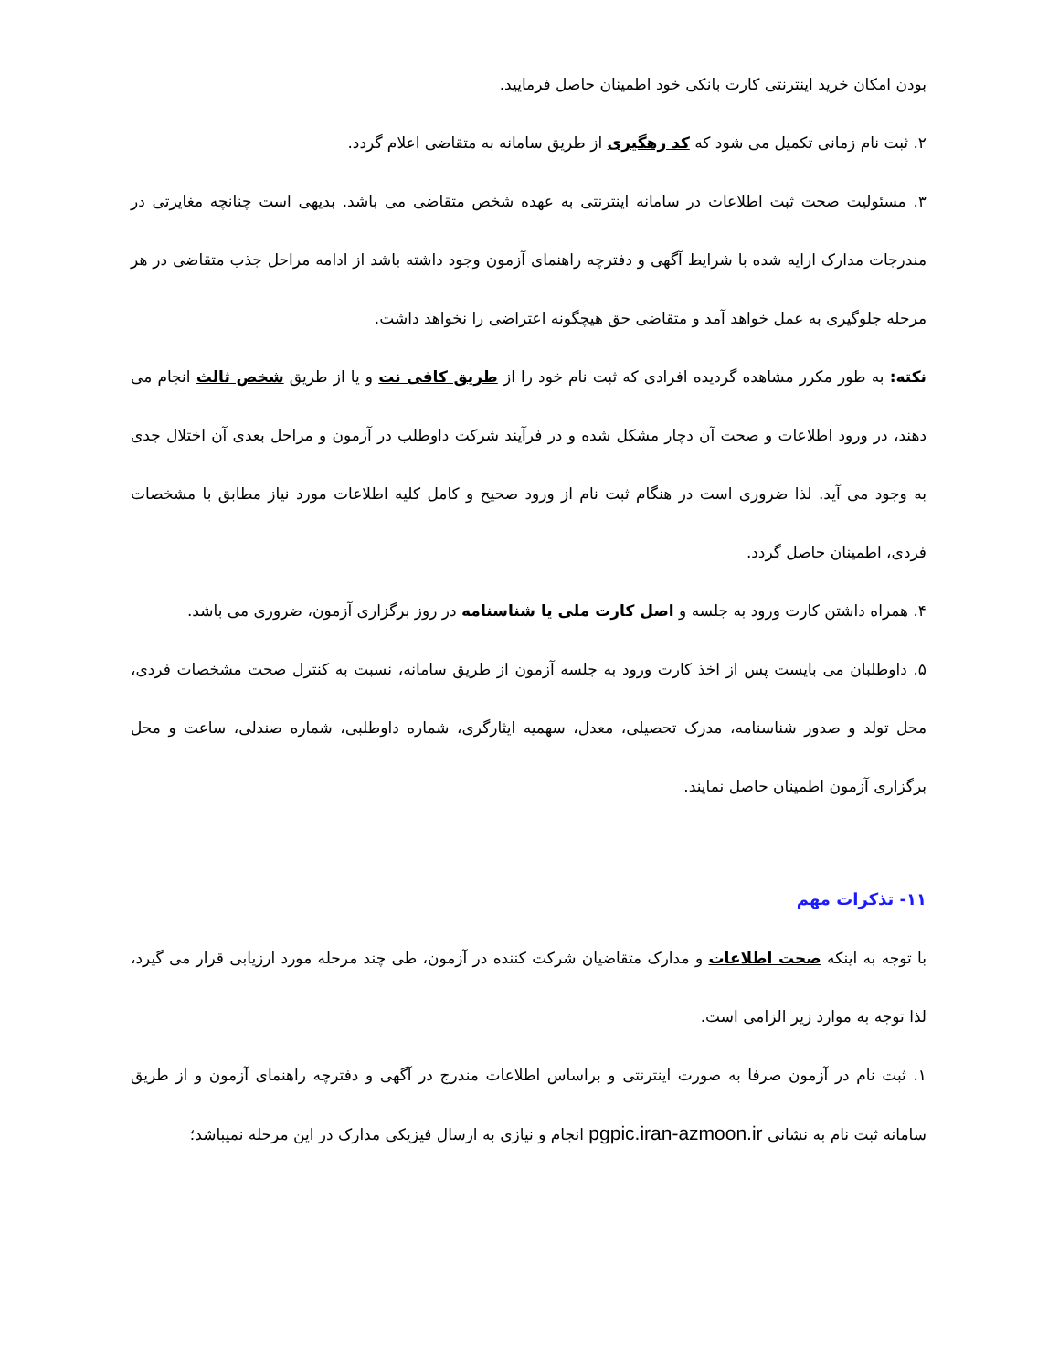بودن امکان خرید اینترنتی کارت بانکی خود اطمینان حاصل فرمایید.
۲. ثبت نام زمانی تکمیل می شود که کد رهگیری از طریق سامانه به متقاضی اعلام گردد.
۳. مسئولیت صحت ثبت اطلاعات در سامانه اینترنتی به عهده شخص متقاضی می باشد. بدیهی است چنانچه مغایرتی در مندرجات مدارک ارایه شده با شرایط آگهی و دفترچه راهنمای آزمون وجود داشته باشد از ادامه مراحل جذب متقاضی در هر مرحله جلوگیری به عمل خواهد آمد و متقاضی حق هیچگونه اعتراضی را نخواهد داشت.
نکته: به طور مکرر مشاهده گردیده افرادی که ثبت نام خود را از طریق کافی نت و یا از طریق شخص ثالث انجام می دهند، در ورود اطلاعات و صحت آن دچار مشکل شده و در فرآیند شرکت داوطلب در آزمون و مراحل بعدی آن اختلال جدی به وجود می آید. لذا ضروری است در هنگام ثبت نام از ورود صحیح و کامل کلیه اطلاعات مورد نیاز مطابق با مشخصات فردی، اطمینان حاصل گردد.
۴. همراه داشتن کارت ورود به جلسه و اصل کارت ملی یا شناسنامه در روز برگزاری آزمون، ضروری می باشد.
۵. داوطلبان می بایست پس از اخذ کارت ورود به جلسه آزمون از طریق سامانه، نسبت به کنترل صحت مشخصات فردی، محل تولد و صدور شناسنامه، مدرک تحصیلی، معدل، سهمیه ایثارگری، شماره داوطلبی، شماره صندلی، ساعت و محل برگزاری آزمون اطمینان حاصل نمایند.
۱۱- تذکرات مهم
با توجه به اینکه صحت اطلاعات و مدارک متقاضیان شرکت کننده در آزمون، طی چند مرحله مورد ارزیابی قرار می گیرد، لذا توجه به موارد زیر الزامی است.
۱. ثبت نام در آزمون صرفا به صورت اینترنتی و براساس اطلاعات مندرج در آگهی و دفترچه راهنمای آزمون و از طریق سامانه ثبت نام به نشانی pgpic.iran-azmoon.ir انجام و نیازی به ارسال فیزیکی مدارک در این مرحله نمیباشد؛